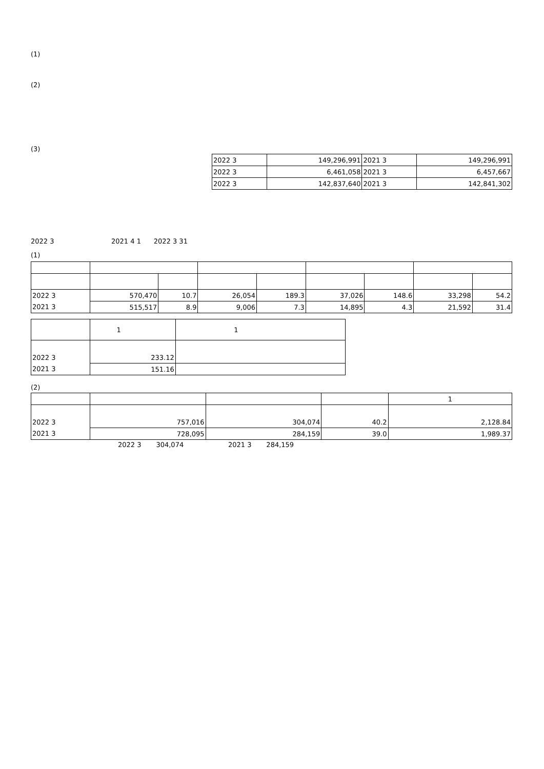(1)
(2)
(3)
| 2022 3 | 149,296,991 | 2021 3 | 149,296,991 |
| 2022 3 | 6,461,058 | 2021 3 | 6,457,667 |
| 2022 3 | 142,837,640 | 2021 3 | 142,841,302 |
2022 3 2021 4 1 2022 3 31
(1)
| 2022 3 | 570,470 | 10.7 | 26,054 | 189.3 | 37,026 | 148.6 | 33,298 | 54.2 |
| 2021 3 | 515,517 | 8.9 | 9,006 | 7.3 | 14,895 | 4.3 | 21,592 | 31.4 |
| | 1 | 1 |
| 2022 3 | 233.12 | |
| 2021 3 | 151.16 | |
(2)
| | | | | 1 |
| 2022 3 | 757,016 | 304,074 | 40.2 | 2,128.84 |
| 2021 3 | 728,095 | 284,159 | 39.0 | 1,989.37 |
2022 3 304,074 2021 3 284,159